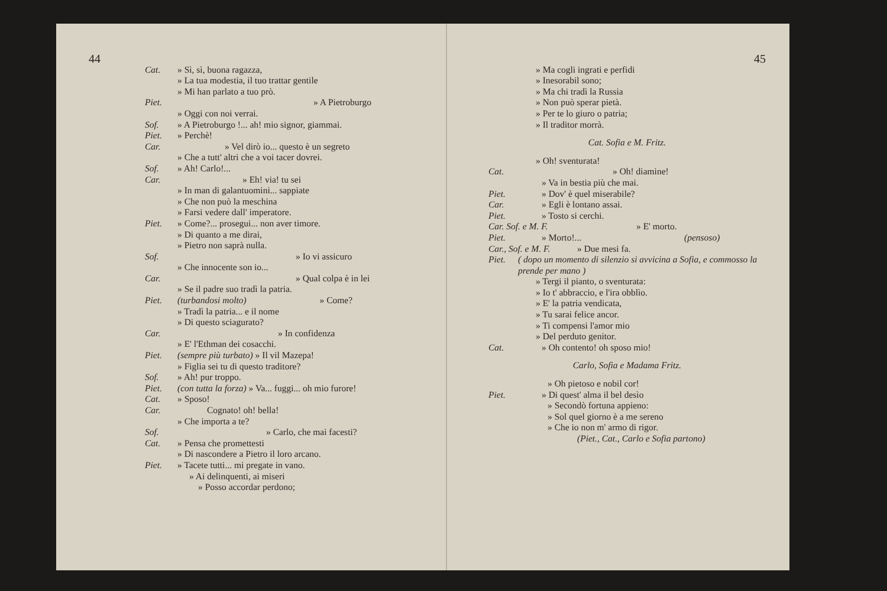44
Cat. » Sì, sì, buona ragazza,
» La tua modestia, il tuo trattar gentile
» Mi han parlato a tuo prò.
Piet. » A Pietroburgo
» Oggi con noi verrai.
Sof. » A Pietroburgo !... ah! mio signor, giammai.
Piet. » Perchè!
Car. » Vel dirò io... questo è un segreto
» Che a tutt' altri che a voi tacer dovrei.
Sof. » Ah! Carlo!...
Car. » Eh! via! tu sei
» In man di galantuomini... sappiate
» Che non può la meschina
» Farsi vedere dall' imperatore.
Piet. » Come?... prosegui... non aver timore.
» Di quanto a me dirai,
» Pietro non saprà nulla.
Sof. » Io vi assicuro
» Che innocente son io...
Car. » Qual colpa è in lei
» Se il padre suo tradì la patria.
Piet. (turbandosi molto) » Come?
» Tradì la patria... e il nome
» Di questo sciagurato?
Car. » In confidenza
» E' l'Ethman dei cosacchi.
Piet. (sempre più turbato) » Il vil Mazepa!
» Figlia sei tu di questo traditore?
Sof. » Ah! pur troppo.
Piet. (con tutta la forza) » Va... fuggi... oh mio furore!
Cat. » Sposo!
Car. Cognato! oh! bella!
» Che importa a te?
Sof. » Carlo, che mai facesti?
Cat. » Pensa che promettesti
» Di nascondere a Pietro il loro arcano.
Piet. » Tacete tutti... mi pregate in vano.
» Ai delinquenti, ai miseri
» Posso accordar perdono;
45
» Ma cogli ingrati e perfidi
» Inesorabil sono;
» Ma chi tradì la Russia
» Non può sperar pietà.
» Per te lo giuro o patria;
» Il traditor morrà.
Cat. Sofia e M. Fritz.
» Oh! sventurata!
Cat. » Oh! diamine!
» Va in bestia più che mai.
Piet. » Dov' è quel miserabile?
Car. » Egli è lontano assai.
Piet. » Tosto si cerchi.
Car. Sof. e M. F. » E' morto.
Piet. » Morto!... (pensoso)
Car., Sof. e M. F. » Due mesi fa.
Piet. ( dopo un momento di silenzio si avvicina a Sofia, e commosso la prende per mano )
» Tergi il pianto, o sventurata:
» Io t' abbraccio, e l'ira obblìo.
» E' la patria vendicata,
» Tu sarai felice ancor.
» Ti compensi l'amor mio
» Del perduto genitor.
Cat. » Oh contento! oh sposo mio!
Carlo, Sofia e Madama Fritz.
» Oh pietoso e nobil cor!
Piet. » Di quest' alma il bel desìo
» Secondò fortuna appieno:
» Sol quel giorno è a me sereno
» Che io non m' armo di rigor.
(Piet., Cat., Carlo e Sofia partono)